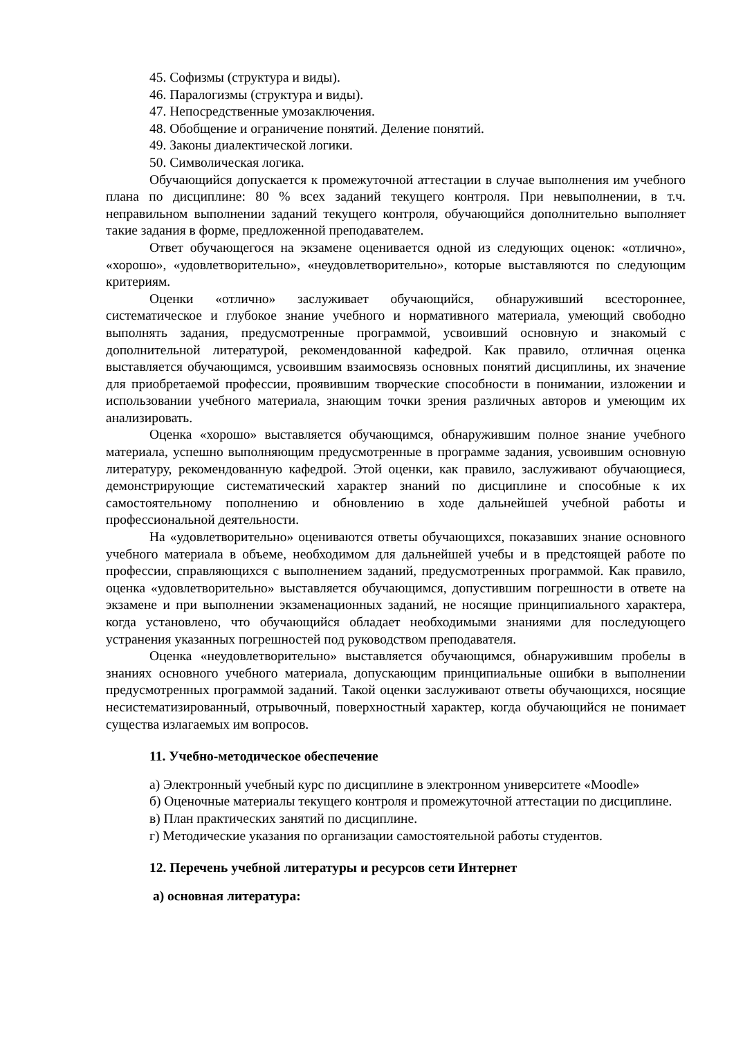45. Софизмы (структура и виды).
46. Паралогизмы (структура и виды).
47. Непосредственные умозаключения.
48. Обобщение и ограничение понятий. Деление понятий.
49. Законы диалектической логики.
50. Символическая логика.
Обучающийся допускается к промежуточной аттестации в случае выполнения им учебного плана по дисциплине: 80 % всех заданий текущего контроля. При невыполнении, в т.ч. неправильном выполнении заданий текущего контроля, обучающийся дополнительно выполняет такие задания в форме, предложенной преподавателем.
Ответ обучающегося на экзамене оценивается одной из следующих оценок: «отлично», «хорошо», «удовлетворительно», «неудовлетворительно», которые выставляются по следующим критериям.
Оценки «отлично» заслуживает обучающийся, обнаруживший всестороннее, систематическое и глубокое знание учебного и нормативного материала, умеющий свободно выполнять задания, предусмотренные программой, усвоивший основную и знакомый с дополнительной литературой, рекомендованной кафедрой. Как правило, отличная оценка выставляется обучающимся, усвоившим взаимосвязь основных понятий дисциплины, их значение для приобретаемой профессии, проявившим творческие способности в понимании, изложении и использовании учебного материала, знающим точки зрения различных авторов и умеющим их анализировать.
Оценка «хорошо» выставляется обучающимся, обнаружившим полное знание учебного материала, успешно выполняющим предусмотренные в программе задания, усвоившим основную литературу, рекомендованную кафедрой. Этой оценки, как правило, заслуживают обучающиеся, демонстрирующие систематический характер знаний по дисциплине и способные к их самостоятельному пополнению и обновлению в ходе дальнейшей учебной работы и профессиональной деятельности.
На «удовлетворительно» оцениваются ответы обучающихся, показавших знание основного учебного материала в объеме, необходимом для дальнейшей учебы и в предстоящей работе по профессии, справляющихся с выполнением заданий, предусмотренных программой. Как правило, оценка «удовлетворительно» выставляется обучающимся, допустившим погрешности в ответе на экзамене и при выполнении экзаменационных заданий, не носящие принципиального характера, когда установлено, что обучающийся обладает необходимыми знаниями для последующего устранения указанных погрешностей под руководством преподавателя.
Оценка «неудовлетворительно» выставляется обучающимся, обнаружившим пробелы в знаниях основного учебного материала, допускающим принципиальные ошибки в выполнении предусмотренных программой заданий. Такой оценки заслуживают ответы обучающихся, носящие несистематизированный, отрывочный, поверхностный характер, когда обучающийся не понимает существа излагаемых им вопросов.
11. Учебно-методическое обеспечение
а) Электронный учебный курс по дисциплине в электронном университете «Moodle»
б) Оценочные материалы текущего контроля и промежуточной аттестации по дисциплине.
в) План практических занятий по дисциплине.
г) Методические указания по организации самостоятельной работы студентов.
12. Перечень учебной литературы и ресурсов сети Интернет
а) основная литература: